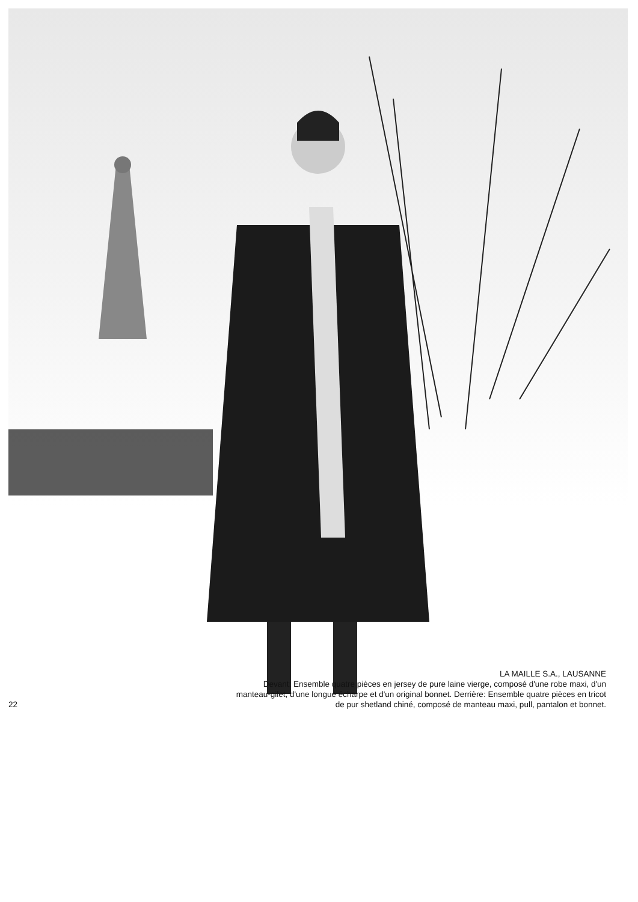22
LA MAILLE S.A., LAUSANNE
Devant: Ensemble quatre pièces en jersey de pure laine vierge, composé d'une robe maxi, d'un
manteau-gilet, d'une longue écharpe et d'un original bonnet. Derrière: Ensemble quatre pièces en tricot
de pur shetland chiné, composé de manteau maxi, pull, pantalon et bonnet.